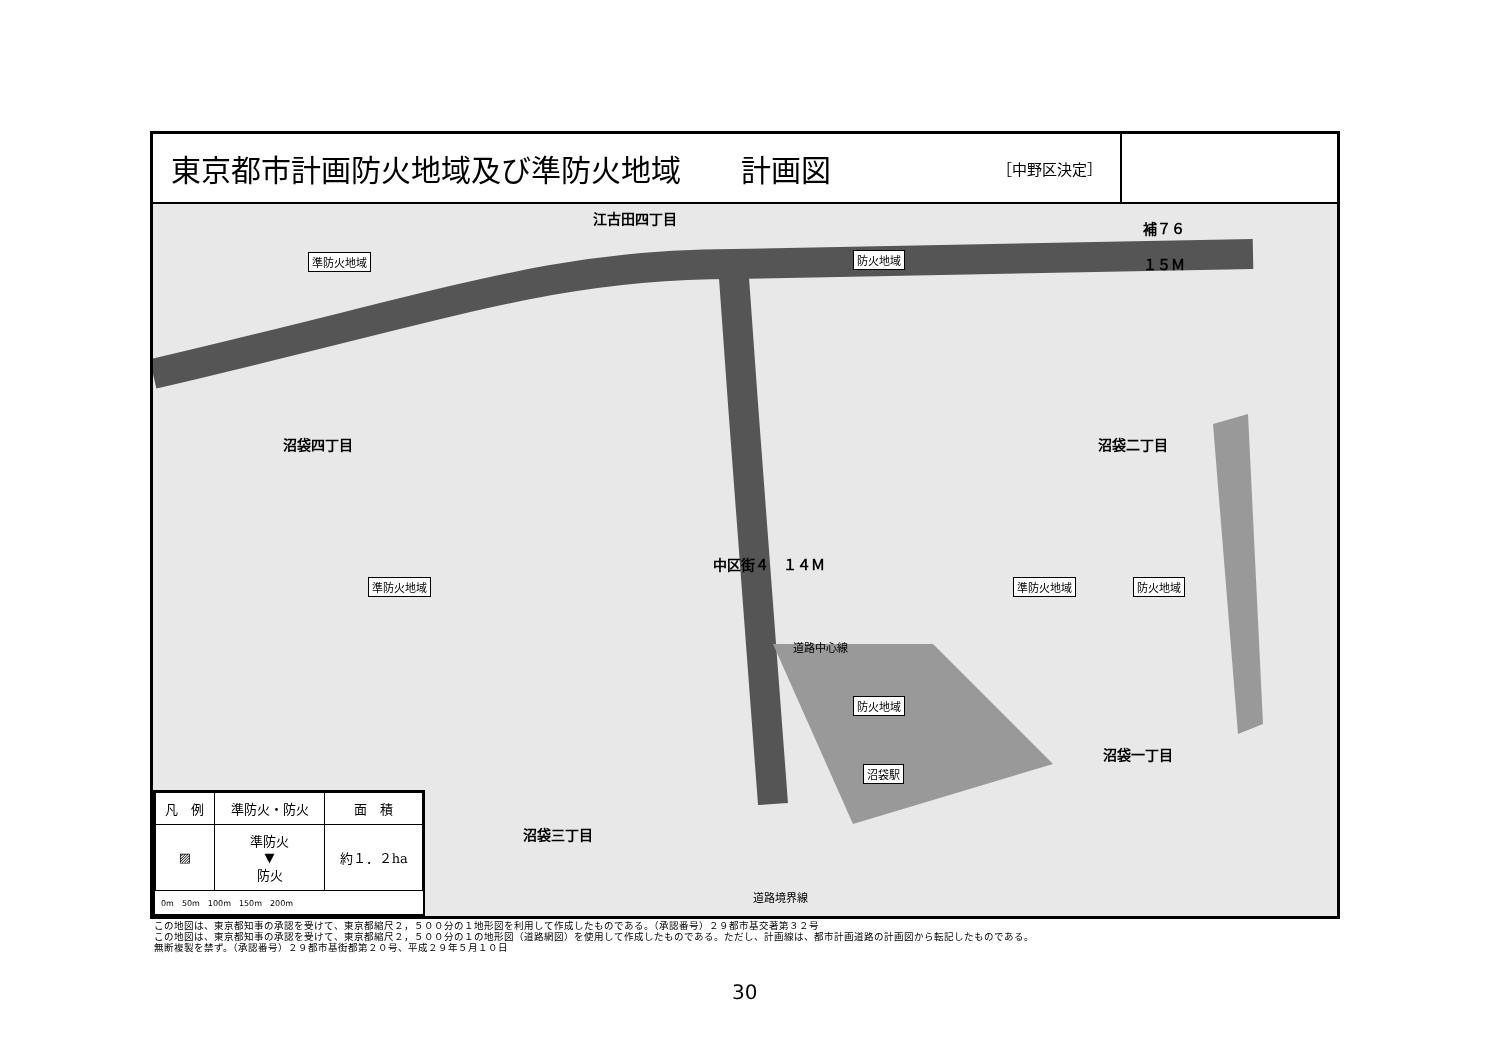東京都市計画防火地域及び準防火地域　　計画図 ［中野区決定］
江古田四丁目
補７６
１５Ｍ 準防火地域 防火地域
沼袋四丁目 沼袋二丁目
中区街４　１４Ｍ
準防火地域 準防火地域 防火地域
道路中心線
防火地域
沼袋一丁目
沼袋駅
沼袋三丁目
道路境界線
| 凡 例 | 準防火・防火 | 面 積 |
| --- | --- | --- |
| ▨ | 準防火 ▼ 防火 | 約１．２ha |
0m　50m　100m　150m　200m
この地図は、東京都知事の承認を受けて、東京都縮尺２，５００分の１地形図を利用して作成したものである。（承認番号）２９都市基交著第３２号
この地図は、東京都知事の承認を受けて、東京都縮尺２，５００分の１の地形図（道路網図）を使用して作成したものである。ただし、計画線は、都市計画道路の計画図から転記したものである。
無断複製を禁ず。（承認番号）２９都市基街都第２０号、平成２９年５月１０日
30